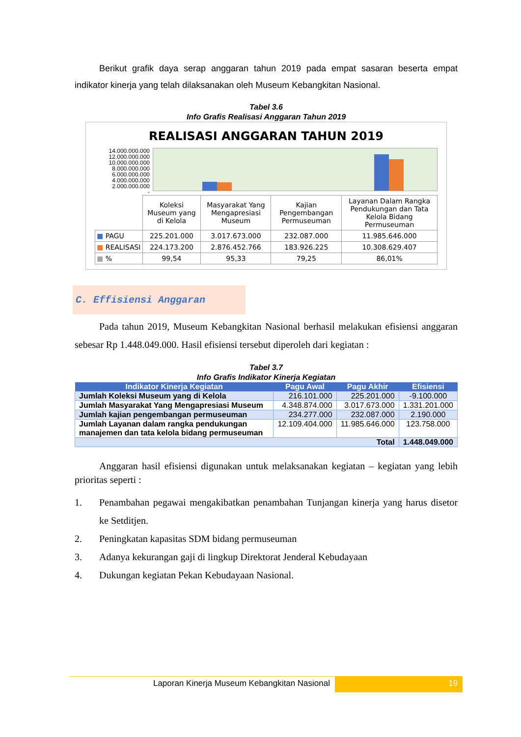Berikut grafik daya serap anggaran tahun 2019 pada empat sasaran beserta empat indikator kinerja yang telah dilaksanakan oleh Museum Kebangkitan Nasional.
Tabel 3.6
Info Grafis Realisasi Anggaran Tahun 2019
REALISASI ANGGARAN TAHUN 2019
14.000.000.000
12.000.000.000
10.000.000.000
8.000.000.000
6.000.000.000
4.000.000.000
2.000.000.000
-
| | Koleksi Museum yang di Kelola | Masyarakat Yang Mengapresiasi Museum | Kajian Pengembangan Permuseuman | Layanan Dalam Rangka Pendukungan dan Tata Kelola Bidang Permuseuman |
| ■ PAGU | 225.201.000 | 3.017.673.000 | 232.087.000 | 11.985.646.000 |
| ■ REALISASI | 224.173.200 | 2.876.452.766 | 183.926.225 | 10.308.629.407 |
| ■ % | 99,54 | 95,33 | 79,25 | 86,01% |
C. Effisiensi Anggaran
Pada tahun 2019, Museum Kebangkitan Nasional berhasil melakukan efisiensi anggaran sebesar Rp 1.448.049.000. Hasil efisiensi tersebut diperoleh dari kegiatan :
Tabel 3.7
Info Grafis Indikator Kinerja Kegiatan
| Indikator Kinerja Kegiatan | Pagu Awal | Pagu Akhir | Efisiensi |
| --- | --- | --- | --- |
| Jumlah Koleksi Museum yang di Kelola | 216.101.000 | 225.201.000 | -9.100.000 |
| Jumlah Masyarakat Yang Mengapresiasi Museum | 4.348.874.000 | 3.017.673.000 | 1.331.201.000 |
| Jumlah kajian pengembangan permuseuman | 234.277.000 | 232.087.000 | 2.190.000 |
| Jumlah Layanan dalam rangka pendukungan manajemen dan tata kelola bidang permuseuman | 12.109.404.000 | 11.985.646.000 | 123.758.000 |
| Total | | | 1.448.049.000 |
Anggaran hasil efisiensi digunakan untuk melaksanakan kegiatan – kegiatan yang lebih prioritas seperti :
1. Penambahan pegawai mengakibatkan penambahan Tunjangan kinerja yang harus disetor ke Setditjen.
2. Peningkatan kapasitas SDM bidang permuseuman
3. Adanya kekurangan gaji di lingkup Direktorat Jenderal Kebudayaan
4. Dukungan kegiatan Pekan Kebudayaan Nasional.
Laporan Kinerja Museum Kebangkitan Nasional
19